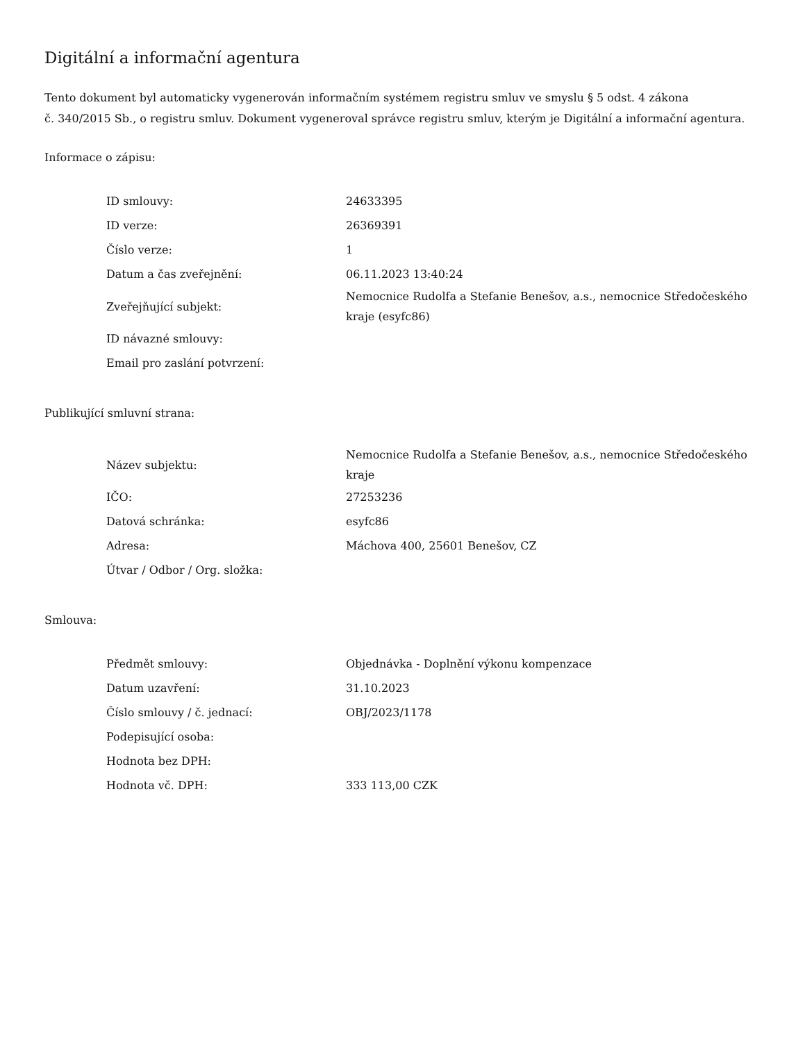Digitální a informační agentura
Tento dokument byl automaticky vygenerován informačním systémem registru smluv ve smyslu § 5 odst. 4 zákona
č. 340/2015 Sb., o registru smluv. Dokument vygeneroval správce registru smluv, kterým je Digitální a informační agentura.
Informace o zápisu:
| ID smlouvy: | 24633395 |
| ID verze: | 26369391 |
| Číslo verze: | 1 |
| Datum a čas zveřejnění: | 06.11.2023 13:40:24 |
| Zveřejňující subjekt: | Nemocnice Rudolfa a Stefanie Benešov, a.s., nemocnice Středočeského kraje (esyfc86) |
| ID návazné smlouvy: | |
| Email pro zaslání potvrzení: | |
Publikující smluvní strana:
| Název subjektu: | Nemocnice Rudolfa a Stefanie Benešov, a.s., nemocnice Středočeského kraje |
| IČO: | 27253236 |
| Datová schránka: | esyfc86 |
| Adresa: | Máchova 400, 25601 Benešov, CZ |
| Útvar / Odbor / Org. složka: | |
Smlouva:
| Předmět smlouvy: | Objednávka - Doplnění výkonu kompenzace |
| Datum uzavření: | 31.10.2023 |
| Číslo smlouvy / č. jednací: | OBJ/2023/1178 |
| Podepisující osoba: | |
| Hodnota bez DPH: | |
| Hodnota vč. DPH: | 333 113,00 CZK |